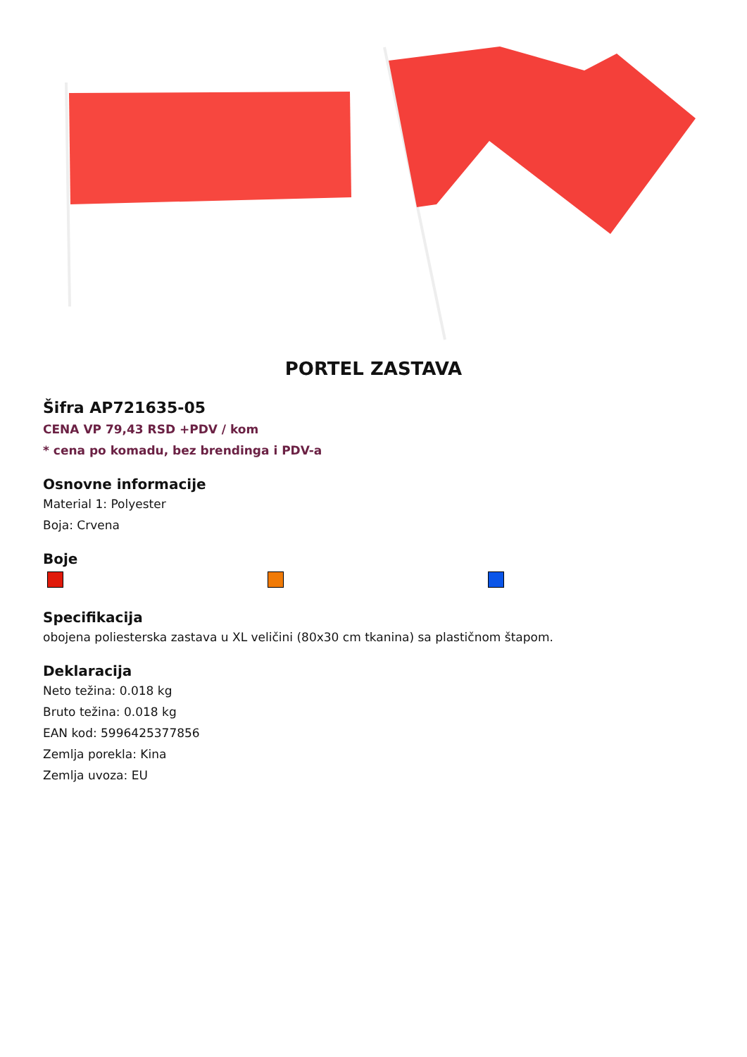PORTEL ZASTAVA
Šifra AP721635-05
CENA VP 79,43 RSD +PDV / kom
* cena po komadu, bez brendinga i PDV-a
Osnovne informacije
Material 1: Polyester
Boja: Crvena
Boje
Specifikacija
obojena poliesterska zastava u XL veličini (80x30 cm tkanina) sa plastičnom štapom.
Deklaracija
Neto težina: 0.018 kg
Bruto težina: 0.018 kg
EAN kod: 5996425377856
Zemlja porekla: Kina
Zemlja uvoza: EU